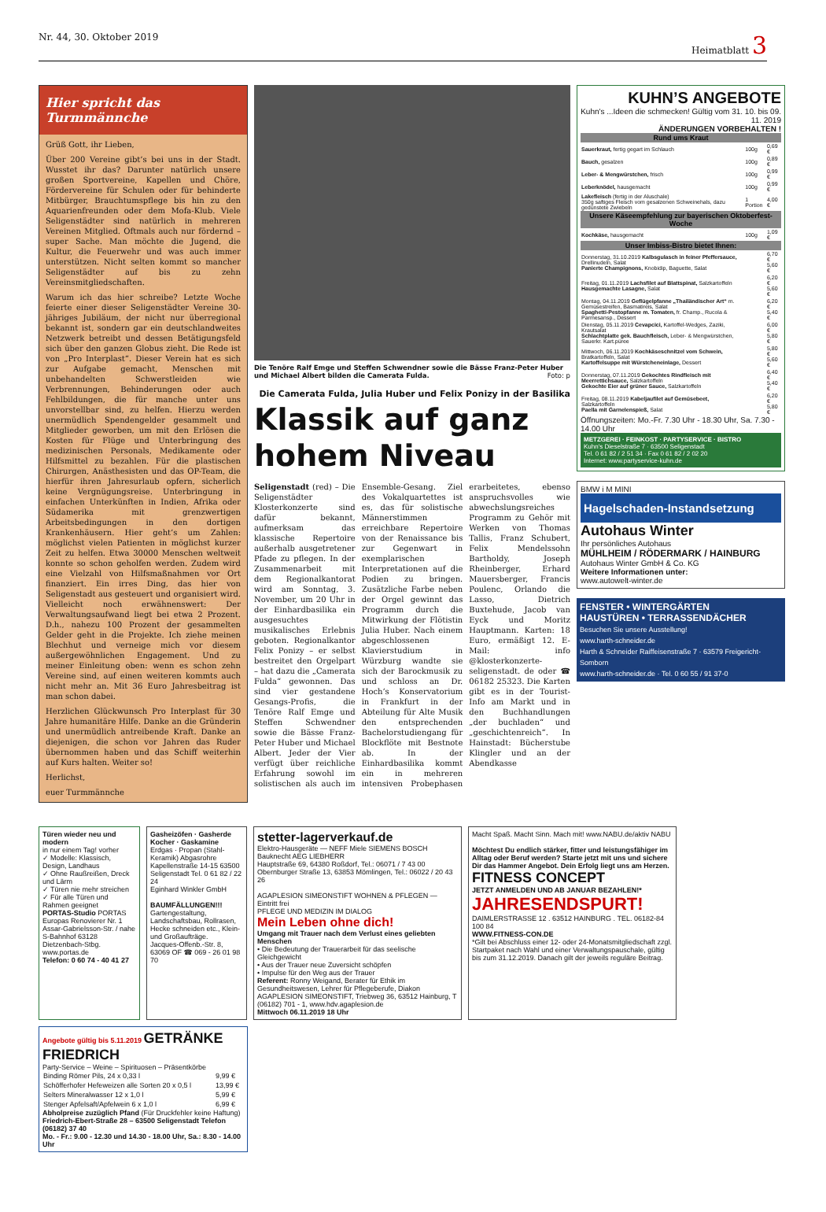Nr. 44, 30. Oktober 2019 Heimatblatt 3
Hier spricht das Turmmännche
Grüß Gott, ihr Lieben,
Über 200 Vereine gibt’s bei uns in der Stadt. Wusstet ihr das? Darunter natürlich unsere großen Sportvereine, Kapellen und Chöre, Fördervereine für Schulen oder für behinderte Mitbürger, Brauchtumspflege bis hin zu den Aquarienfreunden oder dem Mofa-Klub. Viele Seligenstädter sind natürlich in mehreren Vereinen Mitglied. Oftmals auch nur fördernd – super Sache. Man möchte die Jugend, die Kultur, die Feuerwehr und was auch immer unterstützen. Nicht selten kommt so mancher Seligenstädter auf bis zu zehn Vereinsmitgliedschaften.
Warum ich das hier schreibe? Letzte Woche feierte einer dieser Seligenstädter Vereine 30-jähriges Jubiläum, der nicht nur überregional bekannt ist, sondern gar ein deutschlandweites Netzwerk betreibt und dessen Betätigungsfeld sich über den ganzen Globus zieht. Die Rede ist von „Pro Interplast“. Dieser Verein hat es sich zur Aufgabe gemacht, Menschen mit unbehandelten Schwerstleiden wie Verbrennungen, Behinderungen oder auch Fehlbildungen, die für manche unter uns unvorstellbar sind, zu helfen. Hierzu werden unermüdlich Spendengelder gesammelt und Mitglieder geworben, um mit den Erlösen die Kosten für Flüge und Unterbringung des medizinischen Personals, Medikamente oder Hilfsmittel zu bezahlen. Für die plastischen Chirurgen, Anästhesisten und das OP-Team, die hierfür ihren Jahresurlaub opfern, sicherlich keine Vergnügungsreise. Unterbringung in einfachen Unterkünften in Indien, Afrika oder Südamerika mit grenzwertigen Arbeitsbedingungen in den dortigen Krankenhäusern. Hier geht’s um Zahlen: möglichst vielen Patienten in möglichst kurzer Zeit zu helfen. Etwa 30000 Menschen weltweit konnte so schon geholfen werden. Zudem wird eine Vielzahl von Hilfsmaßnahmen vor Ort finanziert. Ein irres Ding, das hier von Seligenstadt aus gesteuert und organisiert wird. Vielleicht noch erwähnenswert: Der Verwaltungsaufwand liegt bei etwa 2 Prozent. D.h., nahezu 100 Prozent der gesammelten Gelder geht in die Projekte. Ich ziehe meinen Blechhut und verneige mich vor diesem außergewöhnlichen Engagement. Und zu meiner Einleitung oben: wenn es schon zehn Vereine sind, auf einen weiteren kommts auch nicht mehr an. Mit 36 Euro Jahresbeitrag ist man schon dabei.
Herzlichen Glückwunsch Pro Interplast für 30 Jahre humanitäre Hilfe. Danke an die Gründerin und unermüdlich antreibende Kraft. Danke an diejenigen, die schon vor Jahren das Ruder übernommen haben und das Schiff weiterhin auf Kurs halten. Weiter so!
Herlichst,
euer Turmmännche
Die Tenöre Ralf Emge und Steffen Schwendner sowie die Bässe Franz-Peter Huber und Michael Albert bilden die Camerata Fulda. Foto: p
Die Camerata Fulda, Julia Huber und Felix Ponizy in der Basilika
Klassik auf ganz hohem Niveau
Seligenstadt (red) – Die Seligenstädter Klosterkonzerte sind dafür bekannt, aufmerksam das klassische Repertoire außerhalb ausgetretener Pfade zu pflegen. In der Zusammenarbeit mit dem Regionalkantorat wird am Sonntag, 3. November, um 20 Uhr in der Einhardbasilika ein ausgesuchtes musikalisches Erlebnis geboten. Regionalkantor Felix Ponizy – er selbst bestreitet den Orgelpart – hat dazu die „Camerata Fulda“ gewonnen. Das sind vier gestandene Gesangs-Profis, die Tenöre Ralf Emge und Steffen Schwendner sowie die Bässe Franz-Peter Huber und Michael Albert. Jeder der Vier verfügt über reichliche Erfahrung sowohl im solistischen als auch im Ensemble-Gesang. Ziel des Vokalquartettes ist es, das für solistische Männerstimmen erreichbare Repertoire von der Renaissance bis zur Gegenwart in exemplarischen Interpretationen auf die Podien zu bringen. Zusätzliche Farbe neben der Orgel gewinnt das Programm durch die Mitwirkung der Flötistin Julia Huber. Nach einem abgeschlossenen Klavierstudium in Würzburg wandte sie sich der Barockmusik zu und schloss an Dr. Hoch’s Konservatorium in Frankfurt in der Abteilung für Alte Musik den entsprechenden Bachelorstudiengang für Blockflöte mit Bestnote ab. In der Einhardbasilika kommt ein in mehreren intensiven Probephasen erarbeitetes, ebenso anspruchsvolles wie abwechslungsreiches Programm zu Gehör mit Werken von Thomas Tallis, Franz Schubert, Felix Mendelssohn Bartholdy, Joseph Rheinberger, Erhard Mauersberger, Francis Poulenc, Orlando die Lasso, Dietrich Buxtehude, Jacob van Eyck und Moritz Hauptmann. Karten: 18 Euro, ermäßigt 12. E-Mail: info @klosterkonzerte-seligenstadt. de oder ☎ 06182 25323. Die Karten gibt es in der Tourist-Info am Markt und in den Buchhandlungen „der buchladen“ und „geschichtenreich“. In Hainstadt: Bücherstube Klingler und an der Abendkasse
KUHN’S ANGEBOTE
Kuhn's ...Ideen die schmecken! Gültig vom 31. 10. bis 09. 11. 2019
ÄNDERUNGEN VORBEHALTEN !
| Rund ums Kraut | | |
| Sauerkraut, fertig gegart im Schlauch | 100g | 0,69 € |
| Bauch, gesalzen | 100g | 0,89 € |
| Leber- & Mengwürstchen, frisch | 100g | 0,99 € |
| Leberknödel, hausgemacht | 100g | 0,99 € |
| Lakefleisch (fertig in der Aluschale) 350g saftiges Fleisch vom gesalzenen Schweinehals, dazu gedünstete Zwiebeln | 1 Portion | 4,00 € |
| Unsere Käseempfehlung zur bayerischen Oktoberfest-Woche | | |
| Kochkäse, hausgemacht | 100g | 1,09 € |
| Unser Imbiss-Bistro bietet Ihnen: | | |
| Donnerstag, 31.10.2019 Kalbsgulasch in feiner Pfeffersauce, Drellinudeln, Salat Panierte Champignons, Knobidip, Baguette, Salat | | 6,70 € 5,60 € |
| Freitag, 01.11.2019 Lachsfilet auf Blattspinat, Salzkartoffeln Hausgemachte Lasagne, Salat | | 6,20 € 5,60 € |
| Montag, 04.11.2019 Geflügelpfanne „Thailändischer Art“ m. Gemüsestreifen, Basmatireis, Salat Spaghetti-Pestopfanne m. Tomaten, fr. Champ., Rucola & Parmesansp., Dessert | | 6,20 € 5,40 € |
| Dienstag, 05.11.2019 Cevapcici, Kartoffel-Wedges, Zaziki, Krautsalat Schlachtplatte gek. Bauchfleisch, Leber- & Mengwürstchen, Sauerkr. Kart.püree | | 6,00 € 5,80 € |
| Mittwoch, 06.11.2019 Kochkäseschnitzel vom Schwein, Bratkartoffeln, Salat Kartoffelsuppe mit Würstcheneinlage, Dessert | | 5,80 € 5,60 € |
| Donnerstag, 07.11.2019 Gekochtes Rindfleisch mit Meerrettichsauce, Salzkartoffeln Gekochte Eier auf grüner Sauce, Salzkartoffeln | | 6,40 € 5,40 € |
| Freitag, 08.11.2019 Kabeljaufilet auf Gemüsebeet, Salzkartoffeln Paella mit Garnelenspieß, Salat | | 6,20 € 5,80 € |
Öffnungszeiten: Mo.-Fr. 7.30 Uhr - 18.30 Uhr, Sa. 7.30 - 14.00 Uhr
METZGEREI · FEINKOST · PARTYSERVICE · BISTRO
Kuhn's Dieselstraße 7 · 63500 Seligenstadt
Tel. 0 61 82 / 2 51 34 · Fax 0 61 82 / 2 02 20
Internet: www.partyservice-kuhn.de
BMW i M MINI
Hagelschaden-Instandsetzung
Autohaus Winter
Ihr persönliches Autohaus
MÜHLHEIM / RÖDERMARK / HAINBURG
Autohaus Winter GmbH & Co. KG
Weitere Informationen unter:
www.autowelt-winter.de
FENSTER • WINTERGÄRTEN
HAUSTÜREN • TERRASSENDÄCHER
Besuchen Sie unsere Ausstellung!
www.harth-schneider.de
Harth & Schneider Raiffeisenstraße 7 · 63579 Freigericht-Somborn
www.harth-schneider.de · Tel. 0 60 55 / 91 37-0
Türen wieder neu und modern
in nur einem Tag! vorher
✓ Modelle: Klassisch, Design, Landhaus
✓ Ohne Raußreißen, Dreck und Lärm
✓ Türen nie mehr streichen
✓ Für alle Türen und Rahmen geeignet
PORTAS-Studio PORTAS Europas Renovierer Nr. 1
Assar-Gabrielsson-Str. / nahe S-Bahnhof 63128 Dietzenbach-Stbg. www.portas.de
Telefon: 0 60 74 - 40 41 27
Gasheizöfen · Gasherde Kocher · Gaskamine
Erdgas · Propan (Stahl-Keramik) Abgasrohre
Kapellenstraße 14-15 63500 Seligenstadt Tel. 0 61 82 / 22 24
Eginhard Winkler GmbH
BAUMFÄLLUNGEN!!!
Gartengestaltung, Landschaftsbau, Rollrasen, Hecke schneiden etc., Klein- und Großaufträge.
Jacques-Offenb.-Str. 8, 63069 OF ☎ 069 - 26 01 98 70
stetter-lagerverkauf.de
Elektro-Hausgeräte — NEFF Miele SIEMENS BOSCH Bauknecht AEG LIEBHERR
Hauptstraße 69, 64380 Roßdorf, Tel.: 06071 / 7 43 00
Obernburger Straße 13, 63853 Mömlingen, Tel.: 06022 / 20 43 26
AGAPLESION SIMEONSTIFT WOHNEN & PFLEGEN — Eintritt frei
PFLEGE UND MEDIZIN IM DIALOG
Mein Leben ohne dich!
Umgang mit Trauer nach dem Verlust eines geliebten Menschen
• Die Bedeutung der Trauerarbeit für das seelische Gleichgewicht
• Aus der Trauer neue Zuversicht schöpfen
• Impulse für den Weg aus der Trauer
Referent: Ronny Weigand, Berater für Ethik im Gesundheitswesen, Lehrer für Pflegeberufe, Diakon
AGAPLESION SIMEONSTIFT, Triebweg 36, 63512 Hainburg, T (06182) 701 - 1, www.hdv.agaplesion.de
Mittwoch 06.11.2019 18 Uhr
Macht Spaß. Macht Sinn. Mach mit! www.NABU.de/aktiv NABU
Möchtest Du endlich stärker, fitter und leistungsfähiger im Alltag oder Beruf werden? Starte jetzt mit uns und sichere Dir das Hammer Angebot. Dein Erfolg liegt uns am Herzen.
FITNESS CONCEPT
JETZT ANMELDEN UND AB JANUAR BEZAHLEN!*
JAHRESENDSPURT!
DAIMLERSTRASSE 12 . 63512 HAINBURG . TEL. 06182-84 100 84
WWW.FITNESS-CON.DE
*Gilt bei Abschluss einer 12- oder 24-Monatsmitgliedschaft zzgl. Startpaket nach Wahl und einer Verwaltungspauschale, gültig bis zum 31.12.2019. Danach gilt der jeweils reguläre Beitrag.
Angebote gültig bis 5.11.2019 GETRÄNKE FRIEDRICH
Party-Service – Weine – Spirituosen – Präsentkörbe
| Binding Römer Pils, 24 x 0,33 l | 9,99 € |
| Schöfferhofer Hefeweizen alle Sorten 20 x 0,5 l | 13,99 € |
| Selters Mineralwasser 12 x 1,0 l | 5,99 € |
| Stenger Apfelsaft/Apfelwein 6 x 1,0 l | 6,99 € |
Abholpreise zuzüglich Pfand (Für Druckfehler keine Haftung)
Friedrich-Ebert-Straße 28 – 63500 Seligenstadt Telefon (06182) 37 40
Mo. - Fr.: 9.00 - 12.30 und 14.30 - 18.00 Uhr, Sa.: 8.30 - 14.00 Uhr